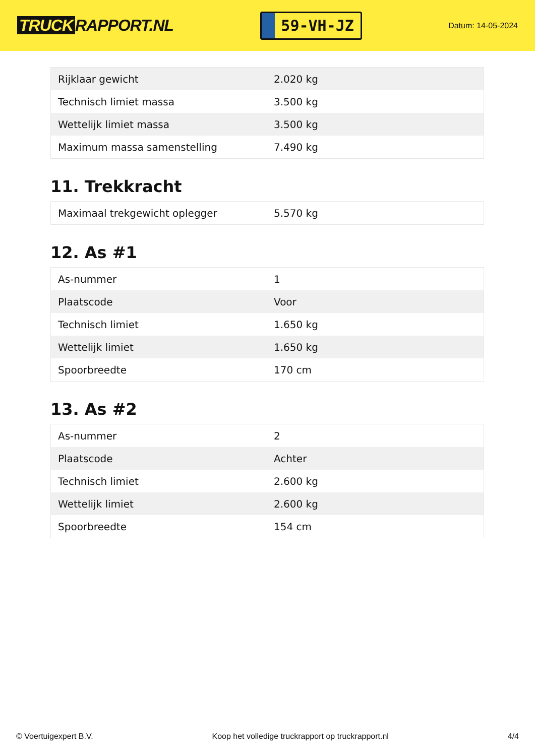TRUCK RAPPORT.NL
59-VH-JZ
Datum: 14-05-2024
| Rijklaar gewicht | 2.020 kg |
| Technisch limiet massa | 3.500 kg |
| Wettelijk limiet massa | 3.500 kg |
| Maximum massa samenstelling | 7.490 kg |
11. Trekkracht
| Maximaal trekgewicht oplegger | 5.570 kg |
12. As #1
| As-nummer | 1 |
| Plaatscode | Voor |
| Technisch limiet | 1.650 kg |
| Wettelijk limiet | 1.650 kg |
| Spoorbreedte | 170 cm |
13. As #2
| As-nummer | 2 |
| Plaatscode | Achter |
| Technisch limiet | 2.600 kg |
| Wettelijk limiet | 2.600 kg |
| Spoorbreedte | 154 cm |
© Voertuigexpert B.V. Koop het volledige truckrapport op truckrapport.nl 4/4